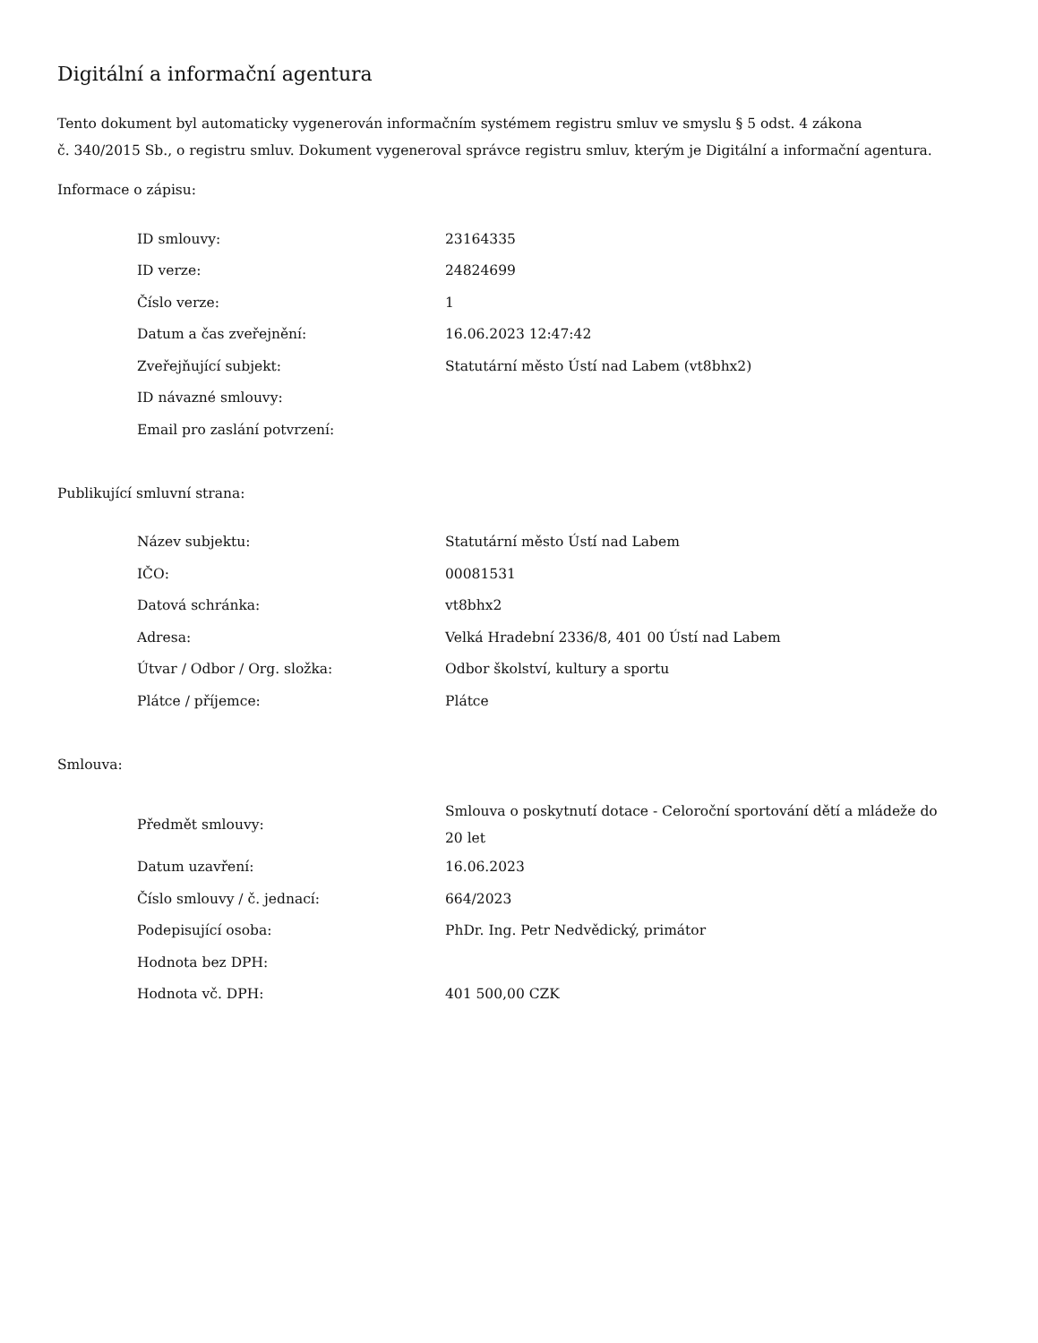Digitální a informační agentura
Tento dokument byl automaticky vygenerován informačním systémem registru smluv ve smyslu § 5 odst. 4 zákona
č. 340/2015 Sb., o registru smluv. Dokument vygeneroval správce registru smluv, kterým je Digitální a informační agentura.
Informace o zápisu:
| ID smlouvy: | 23164335 |
| ID verze: | 24824699 |
| Číslo verze: | 1 |
| Datum a čas zveřejnění: | 16.06.2023 12:47:42 |
| Zveřejňující subjekt: | Statutární město Ústí nad Labem (vt8bhx2) |
| ID návazné smlouvy: | |
| Email pro zaslání potvrzení: | |
Publikující smluvní strana:
| Název subjektu: | Statutární město Ústí nad Labem |
| IČO: | 00081531 |
| Datová schránka: | vt8bhx2 |
| Adresa: | Velká Hradební 2336/8, 401 00 Ústí nad Labem |
| Útvar / Odbor / Org. složka: | Odbor školství, kultury a sportu |
| Plátce / příjemce: | Plátce |
Smlouva:
| Předmět smlouvy: | Smlouva o poskytnutí dotace - Celoroční sportování dětí a mládeže do 20 let |
| Datum uzavření: | 16.06.2023 |
| Číslo smlouvy / č. jednací: | 664/2023 |
| Podepisující osoba: | PhDr. Ing. Petr Nedvědický, primátor |
| Hodnota bez DPH: | |
| Hodnota vč. DPH: | 401 500,00 CZK |